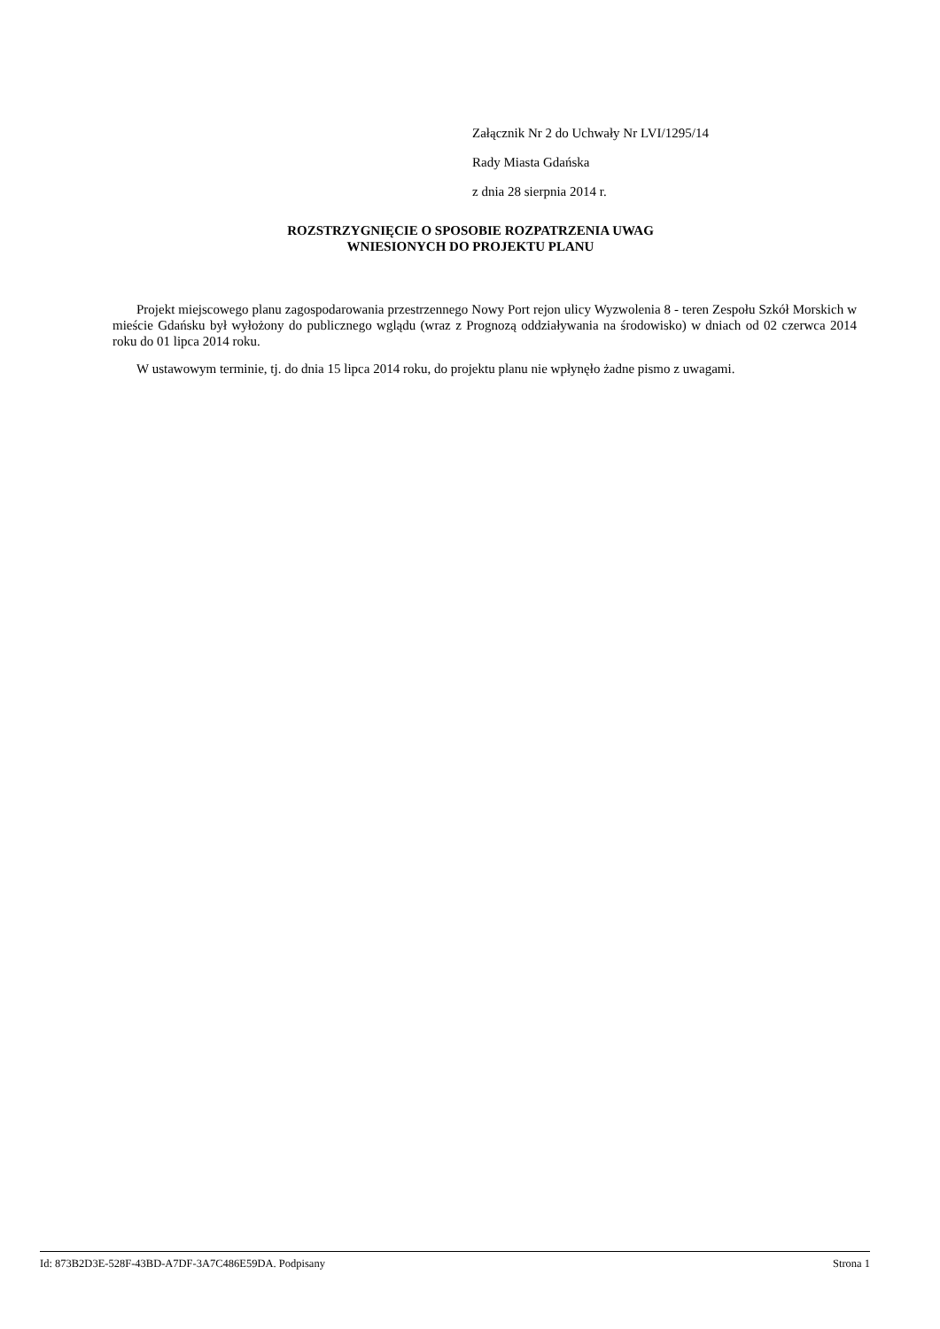Załącznik Nr 2 do Uchwały Nr LVI/1295/14
Rady Miasta Gdańska
z dnia 28 sierpnia 2014 r.
ROZSTRZYGNIĘCIE O SPOSOBIE ROZPATRZENIA UWAG
WNIESIONYCH DO PROJEKTU PLANU
Projekt miejscowego planu zagospodarowania przestrzennego Nowy Port rejon ulicy Wyzwolenia 8 - teren Zespołu Szkół Morskich w mieście Gdańsku był wyłożony do publicznego wglądu (wraz z Prognozą oddziaływania na środowisko) w dniach od 02 czerwca 2014 roku do 01 lipca 2014 roku.
W ustawowym terminie, tj. do dnia 15 lipca 2014 roku, do projektu planu nie wpłynęło żadne pismo z uwagami.
Id: 873B2D3E-528F-43BD-A7DF-3A7C486E59DA. Podpisany Strona 1